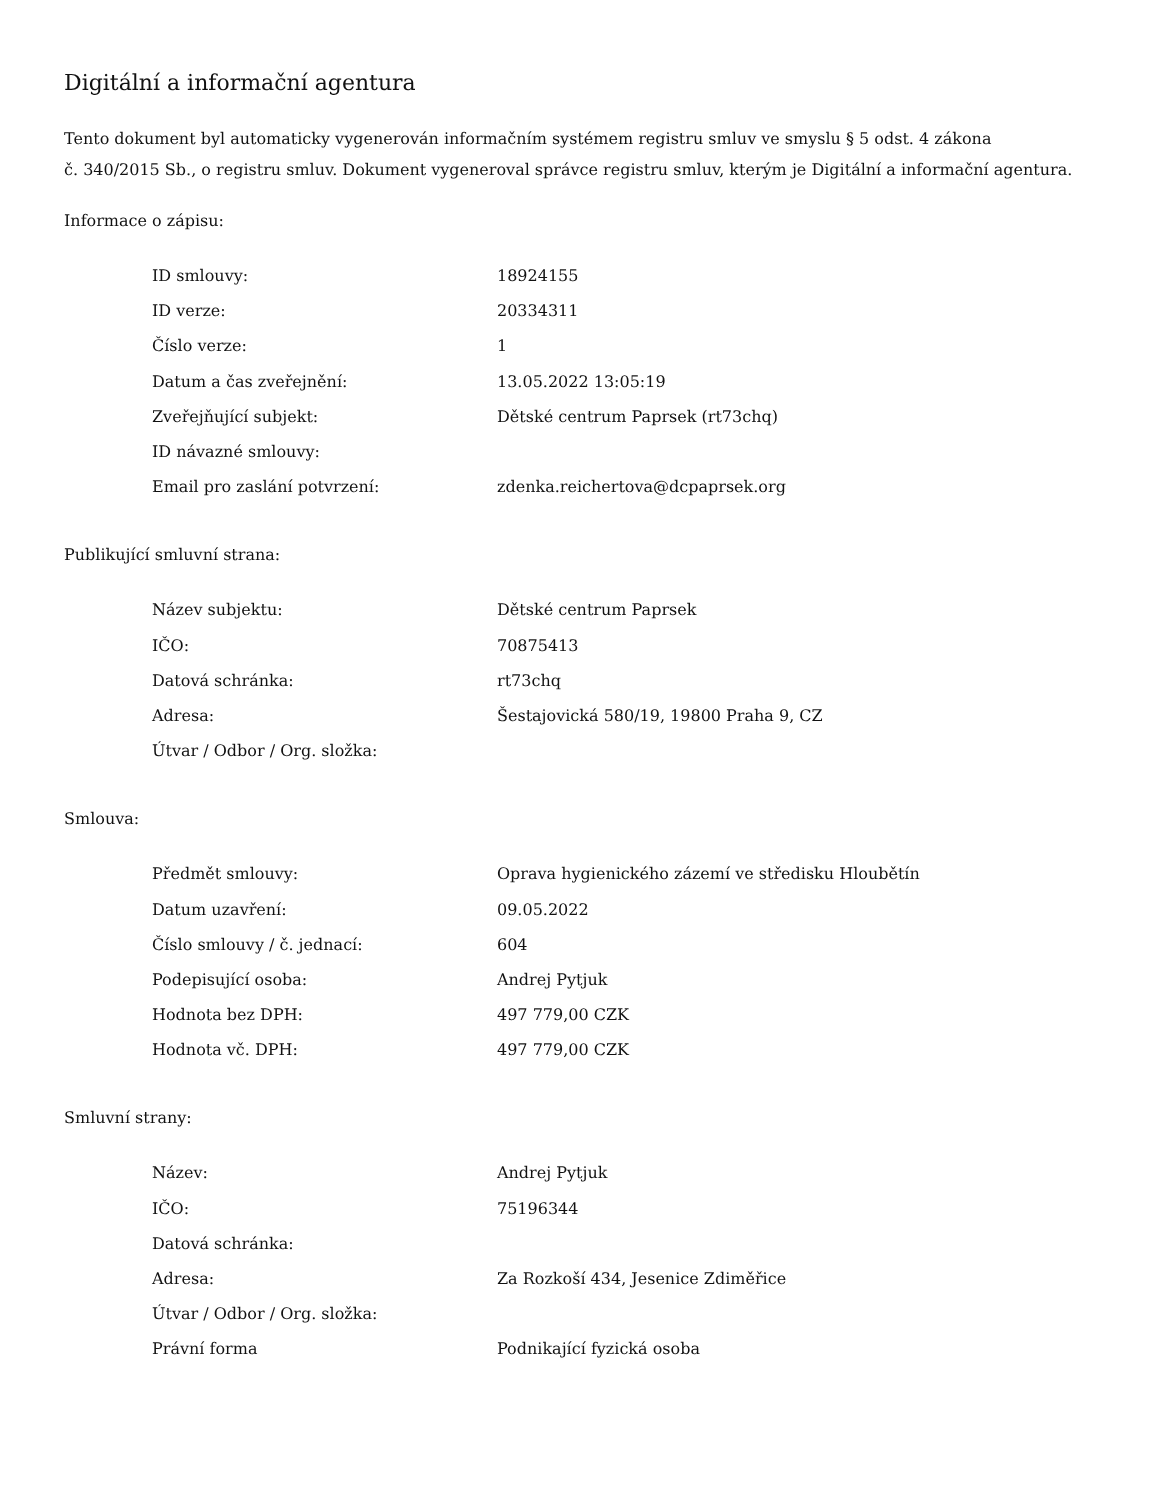Digitální a informační agentura
Tento dokument byl automaticky vygenerován informačním systémem registru smluv ve smyslu § 5 odst. 4 zákona
č. 340/2015 Sb., o registru smluv. Dokument vygeneroval správce registru smluv, kterým je Digitální a informační agentura.
Informace o zápisu:
| ID smlouvy: | 18924155 |
| ID verze: | 20334311 |
| Číslo verze: | 1 |
| Datum a čas zveřejnění: | 13.05.2022 13:05:19 |
| Zveřejňující subjekt: | Dětské centrum Paprsek (rt73chq) |
| ID návazné smlouvy: | |
| Email pro zaslání potvrzení: | zdenka.reichertova@dcpaprsek.org |
Publikující smluvní strana:
| Název subjektu: | Dětské centrum Paprsek |
| IČO: | 70875413 |
| Datová schránka: | rt73chq |
| Adresa: | Šestajovická 580/19, 19800 Praha 9, CZ |
| Útvar / Odbor / Org. složka: | |
Smlouva:
| Předmět smlouvy: | Oprava hygienického zázemí ve středisku Hloubětín |
| Datum uzavření: | 09.05.2022 |
| Číslo smlouvy / č. jednací: | 604 |
| Podepisující osoba: | Andrej Pytjuk |
| Hodnota bez DPH: | 497 779,00 CZK |
| Hodnota vč. DPH: | 497 779,00 CZK |
Smluvní strany:
| Název: | Andrej Pytjuk |
| IČO: | 75196344 |
| Datová schránka: | |
| Adresa: | Za Rozkoší 434, Jesenice Zdiměřice |
| Útvar / Odbor / Org. složka: | |
| Právní forma | Podnikající fyzická osoba |